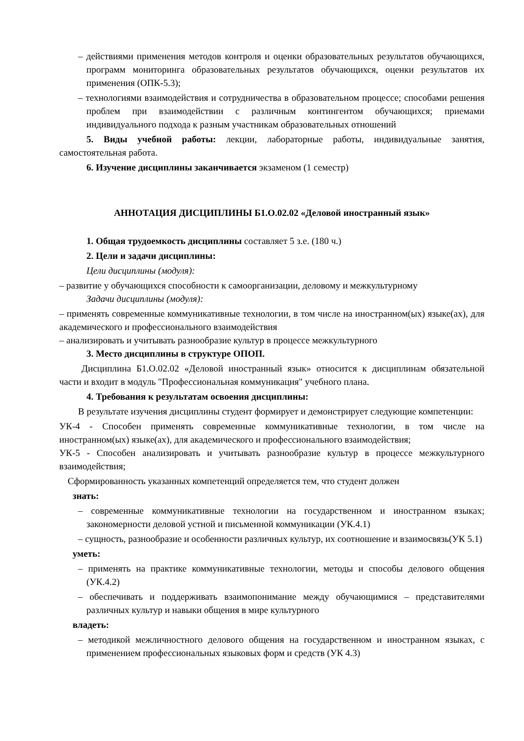– действиями применения методов контроля и оценки образовательных результатов обучающихся, программ мониторинга образовательных результатов обучающихся, оценки результатов их применения (ОПК-5.3);
– технологиями взаимодействия и сотрудничества в образовательном процессе; способами решения проблем при взаимодействии с различным контингентом обучающихся; приемами индивидуального подхода к разным участникам образовательных отношений
5. Виды учебной работы: лекции, лабораторные работы, индивидуальные занятия, самостоятельная работа.
6. Изучение дисциплины заканчивается экзаменом (1 семестр)
АННОТАЦИЯ ДИСЦИПЛИНЫ Б1.О.02.02 «Деловой иностранный язык»
1. Общая трудоемкость дисциплины составляет 5 з.е. (180 ч.)
2. Цели и задачи дисциплины:
Цели дисциплины (модуля):
– развитие у обучающихся способности к самоорганизации, деловому и межкультурному
Задачи дисциплины (модуля):
– применять современные коммуникативные технологии, в том числе на иностранном(ых) языке(ах), для академического и профессионального взаимодействия
– анализировать и учитывать разнообразие культур в процессе межкультурного
3. Место дисциплины в структуре ОПОП.
Дисциплина Б1.О.02.02 «Деловой иностранный язык» относится к дисциплинам обязательной части и входит в модуль "Профессиональная коммуникация" учебного плана.
4. Требования к результатам освоения дисциплины:
В результате изучения дисциплины студент формирует и демонстрирует следующие компетенции:
УК-4 - Способен применять современные коммуникативные технологии, в том числе на иностранном(ых) языке(ах), для академического и профессионального взаимодействия;
УК-5 - Способен анализировать и учитывать разнообразие культур в процессе межкультурного взаимодействия;
Сформированность указанных компетенций определяется тем, что студент должен
знать:
– современные коммуникативные технологии на государственном и иностранном языках; закономерности деловой устной и письменной коммуникации (УК.4.1)
– сущность, разнообразие и особенности различных культур, их соотношение и взаимосвязь(УК 5.1)
уметь:
– применять на практике коммуникативные технологии, методы и способы делового общения (УК.4.2)
– обеспечивать и поддерживать взаимопонимание между обучающимися – представителями различных культур и навыки общения в мире культурного
владеть:
– методикой межличностного делового общения на государственном и иностранном языках, с применением профессиональных языковых форм и средств (УК 4.3)